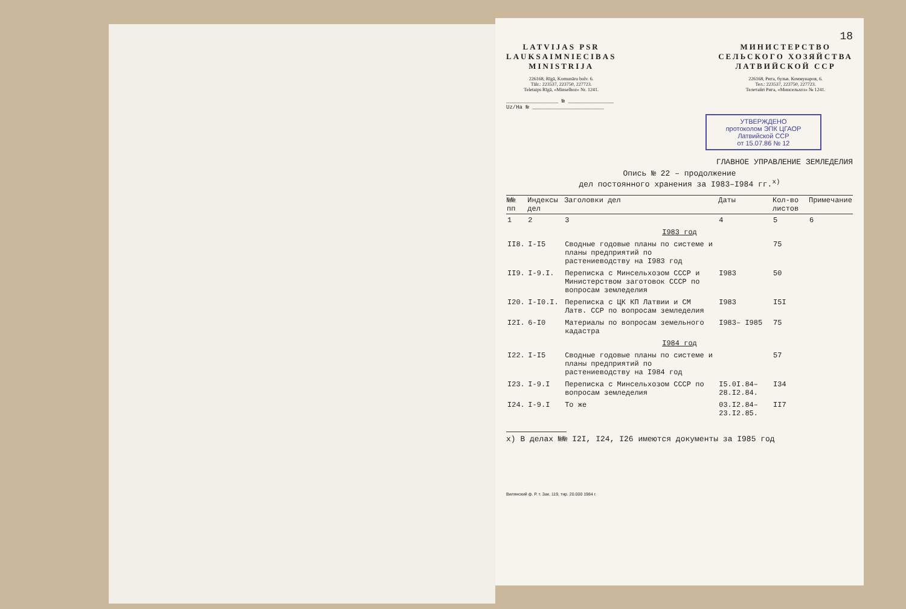18
LATVIJAS PSR
LAUKSAIMNIECIBAS
MINISTRIJA
226168, Rīgā, Komunāru bulv. 6.
Tālr.: 223537, 223750, 227723.
Teletaips Rīgā, «Minselhoz» Nr. 1241.
МИНИСТЕРСТВО
СЕЛЬСКОГО ХОЗЯЙСТВА
ЛАТВИЙСКОЙ ССР
226168, Рига, бульв. Коммунаров, 6.
Тел.: 223537, 223750, 227723.
Телетайп Рига, «Минсельхоз» № 1241.
________________ № ______________
Uz/Ha № ______________________
УТВЕРЖДЕНО
протоколом ЭПК ЦГАОР
Латвийской ССР
от 15.07.86 № 12
ГЛАВНОЕ УПРАВЛЕНИЕ ЗЕМЛЕДЕЛИЯ
Опись № 22 – продолжение
дел постоянного хранения за I983–I984 гг.<sup>x)</sup>
| №№ пп | Индексы дел | Заголовки дел | Даты | Кол-во листов | Примечание |
| --- | --- | --- | --- | --- | --- |
| 1 | 2 | 3 | 4 | 5 | 6 |
| I983 год | | | | | |
| II8. | I-I5 | Сводные годовые планы по системе и планы предприятий по растениеводству на I983 год | | 75 | |
| II9. | I-9.I. | Переписка с Минсельхозом СССР и Министерством заготовок СССР по вопросам земледелия | I983 | 50 | |
| I20. | I-I0.I. | Переписка с ЦК КП Латвии и СМ Латв. ССР по вопросам земледелия | I983 | I5I | |
| I2I. | 6-I0 | Материалы по вопросам земельного кадастра | I983– I985 | 75 | |
| I984 год | | | | | |
| I22. | I-I5 | Сводные годовые планы по системе и планы предприятий по растениеводству на I984 год | | 57 | |
| I23. | I-9.I | Переписка с Минсельхозом СССР по вопросам земледелия | I5.0I.84– 28.I2.84. | I34 | |
| I24. | I-9.I | То же | 03.I2.84– 23.I2.85. | II7 | |
x) В делах №№ I2I, I24, I26 имеются документы за I985 год
Вилянский ф. Р. т. Зак. 119, тир. 20.000 1984 г.